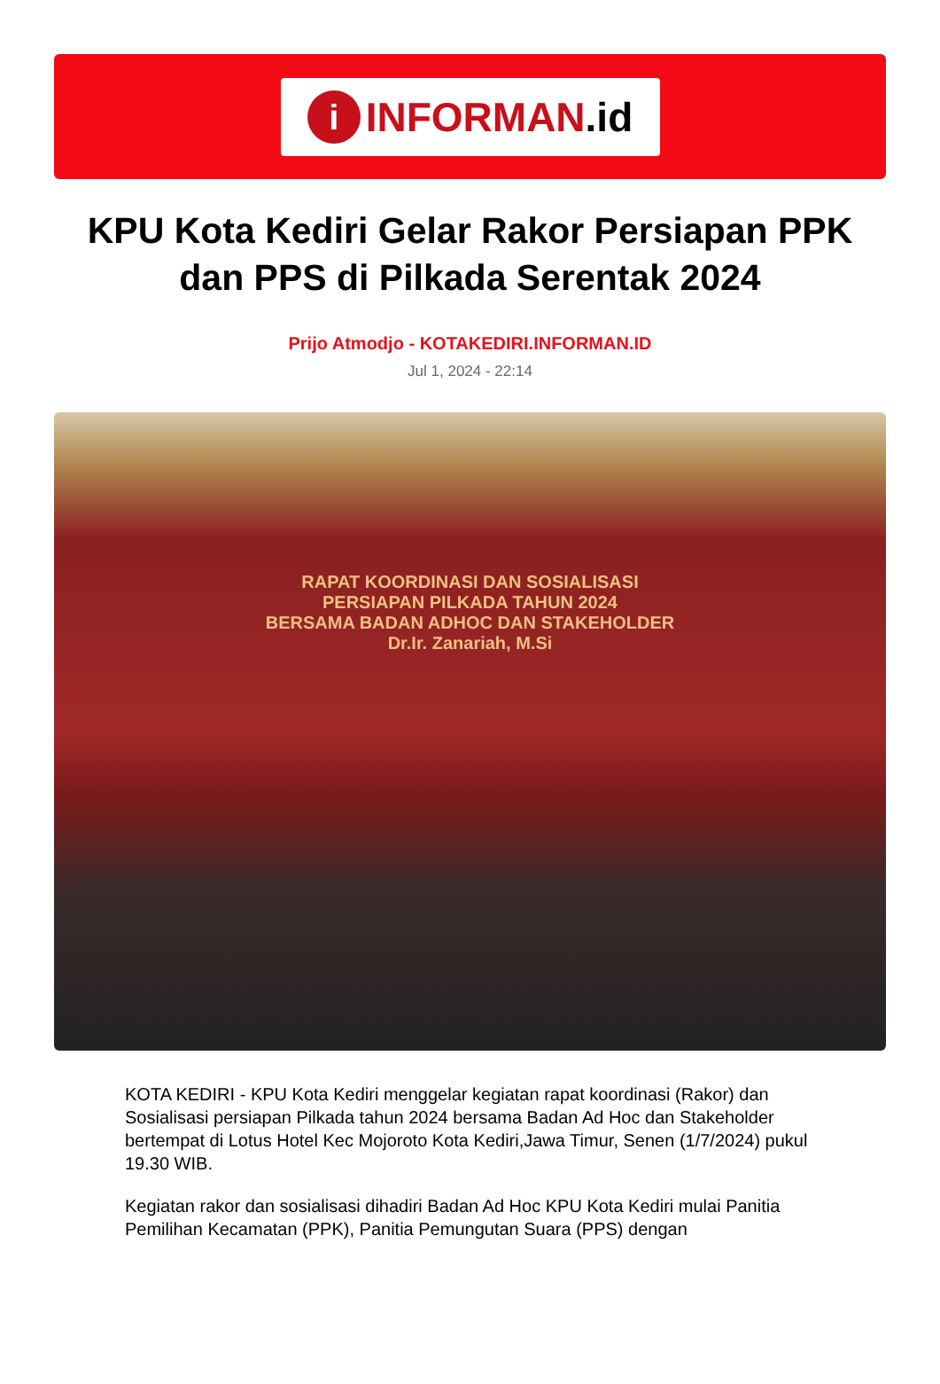i
INFORMAN.id
KPU Kota Kediri Gelar Rakor Persiapan PPK dan PPS di Pilkada Serentak 2024
Prijo Atmodjo - KOTAKEDIRI.INFORMAN.ID
Jul 1, 2024 - 22:14
RAPAT KOORDINASI DAN SOSIALISASI
PERSIAPAN PILKADA TAHUN 2024
BERSAMA BADAN ADHOC DAN STAKEHOLDER
Dr.Ir. Zanariah, M.Si
KOTA KEDIRI - KPU Kota Kediri menggelar kegiatan rapat koordinasi (Rakor) dan Sosialisasi persiapan Pilkada tahun 2024 bersama Badan Ad Hoc dan Stakeholder bertempat di Lotus Hotel Kec Mojoroto Kota Kediri,Jawa Timur, Senen (1/7/2024) pukul 19.30 WIB.
Kegiatan rakor dan sosialisasi dihadiri Badan Ad Hoc KPU Kota Kediri mulai Panitia Pemilihan Kecamatan (PPK), Panitia Pemungutan Suara (PPS) dengan